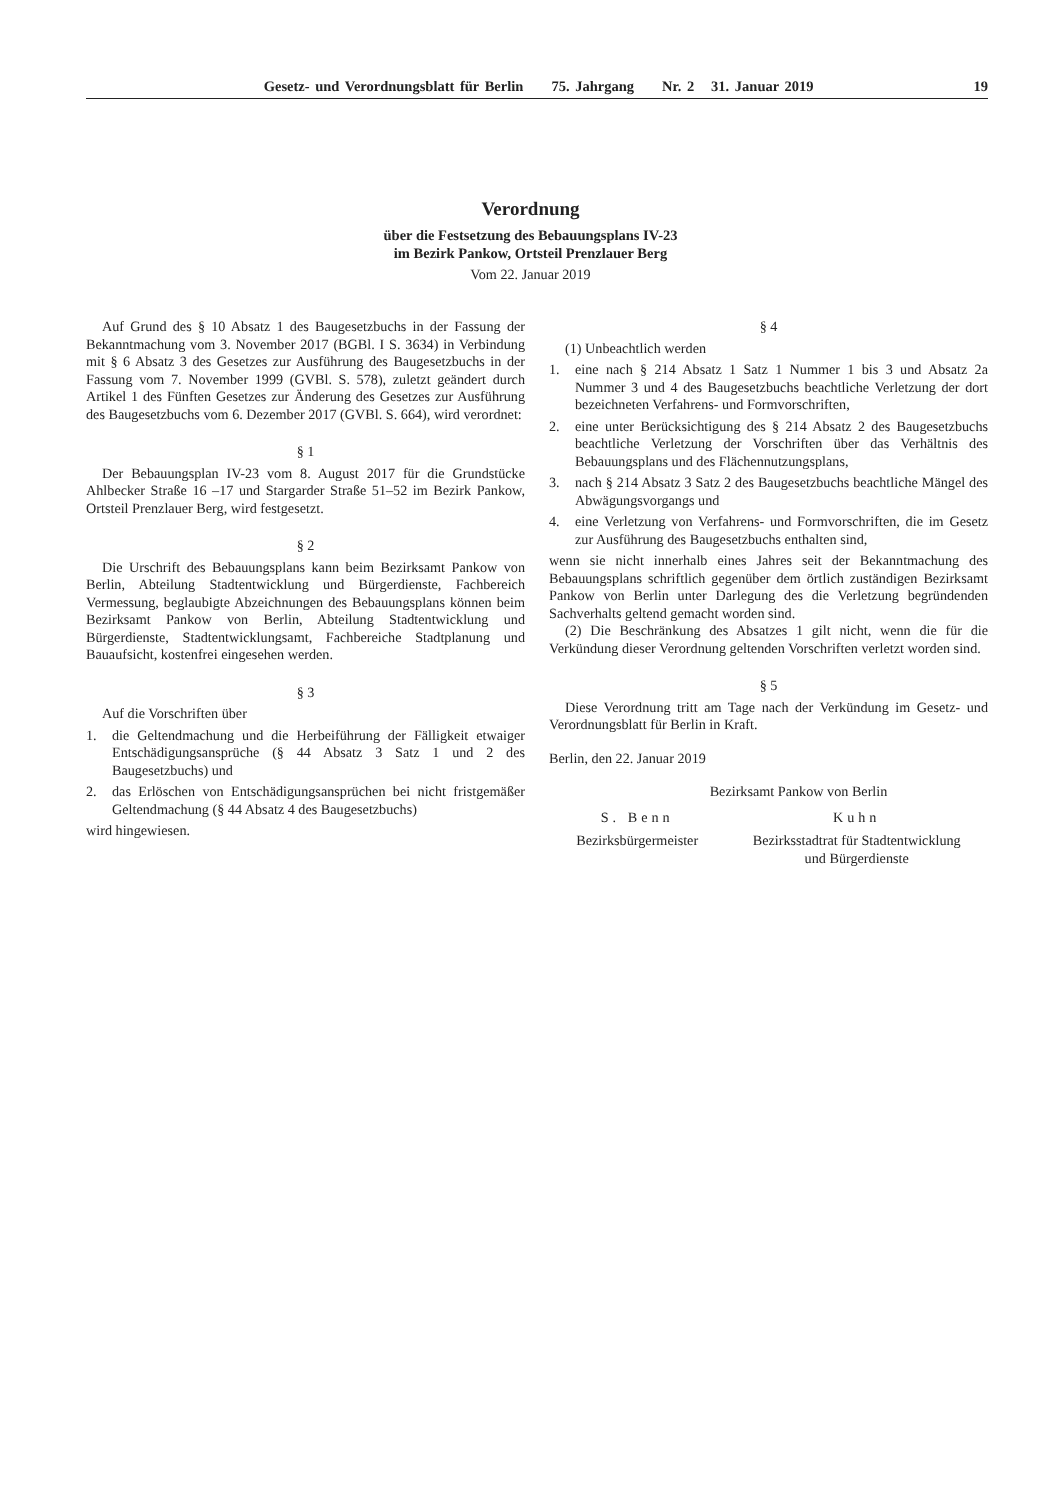Gesetz- und Verordnungsblatt für Berlin 75. Jahrgang Nr. 2 31. Januar 2019
19
Verordnung
über die Festsetzung des Bebauungsplans IV-23
im Bezirk Pankow, Ortsteil Prenzlauer Berg
Vom 22. Januar 2019
Auf Grund des § 10 Absatz 1 des Baugesetzbuchs in der Fassung der Bekanntmachung vom 3. November 2017 (BGBl. I S. 3634) in Verbindung mit § 6 Absatz 3 des Gesetzes zur Ausführung des Baugesetzbuchs in der Fassung vom 7. November 1999 (GVBl. S. 578), zuletzt geändert durch Artikel 1 des Fünften Gesetzes zur Änderung des Gesetzes zur Ausführung des Baugesetzbuchs vom 6. Dezember 2017 (GVBl. S. 664), wird verordnet:
§ 1
Der Bebauungsplan IV-23 vom 8. August 2017 für die Grundstücke Ahlbecker Straße 16 –17 und Stargarder Straße 51–52 im Bezirk Pankow, Ortsteil Prenzlauer Berg, wird festgesetzt.
§ 2
Die Urschrift des Bebauungsplans kann beim Bezirksamt Pankow von Berlin, Abteilung Stadtentwicklung und Bürgerdienste, Fachbereich Vermessung, beglaubigte Abzeichnungen des Bebauungsplans können beim Bezirksamt Pankow von Berlin, Abteilung Stadtentwicklung und Bürgerdienste, Stadtentwicklungsamt, Fachbereiche Stadtplanung und Bauaufsicht, kostenfrei eingesehen werden.
§ 3
Auf die Vorschriften über
1. die Geltendmachung und die Herbeiführung der Fälligkeit etwaiger Entschädigungsansprüche (§ 44 Absatz 3 Satz 1 und 2 des Baugesetzbuchs) und
2. das Erlöschen von Entschädigungsansprüchen bei nicht fristgemäßer Geltendmachung (§ 44 Absatz 4 des Baugesetzbuchs)
wird hingewiesen.
§ 4
(1) Unbeachtlich werden
1. eine nach § 214 Absatz 1 Satz 1 Nummer 1 bis 3 und Absatz 2a Nummer 3 und 4 des Baugesetzbuchs beachtliche Verletzung der dort bezeichneten Verfahrens- und Formvorschriften,
2. eine unter Berücksichtigung des § 214 Absatz 2 des Baugesetzbuchs beachtliche Verletzung der Vorschriften über das Verhältnis des Bebauungsplans und des Flächennutzungsplans,
3. nach § 214 Absatz 3 Satz 2 des Baugesetzbuchs beachtliche Mängel des Abwägungsvorgangs und
4. eine Verletzung von Verfahrens- und Formvorschriften, die im Gesetz zur Ausführung des Baugesetzbuchs enthalten sind,
wenn sie nicht innerhalb eines Jahres seit der Bekanntmachung des Bebauungsplans schriftlich gegenüber dem örtlich zuständigen Bezirksamt Pankow von Berlin unter Darlegung des die Verletzung begründenden Sachverhalts geltend gemacht worden sind.
(2) Die Beschränkung des Absatzes 1 gilt nicht, wenn die für die Verkündung dieser Verordnung geltenden Vorschriften verletzt worden sind.
§ 5
Diese Verordnung tritt am Tage nach der Verkündung im Gesetz- und Verordnungsblatt für Berlin in Kraft.
Berlin, den 22. Januar 2019
Bezirksamt Pankow von Berlin
S. Benn
Bezirksbürgermeister
Kuhn
Bezirksstadtrat für Stadtentwicklung
und Bürgerdienste